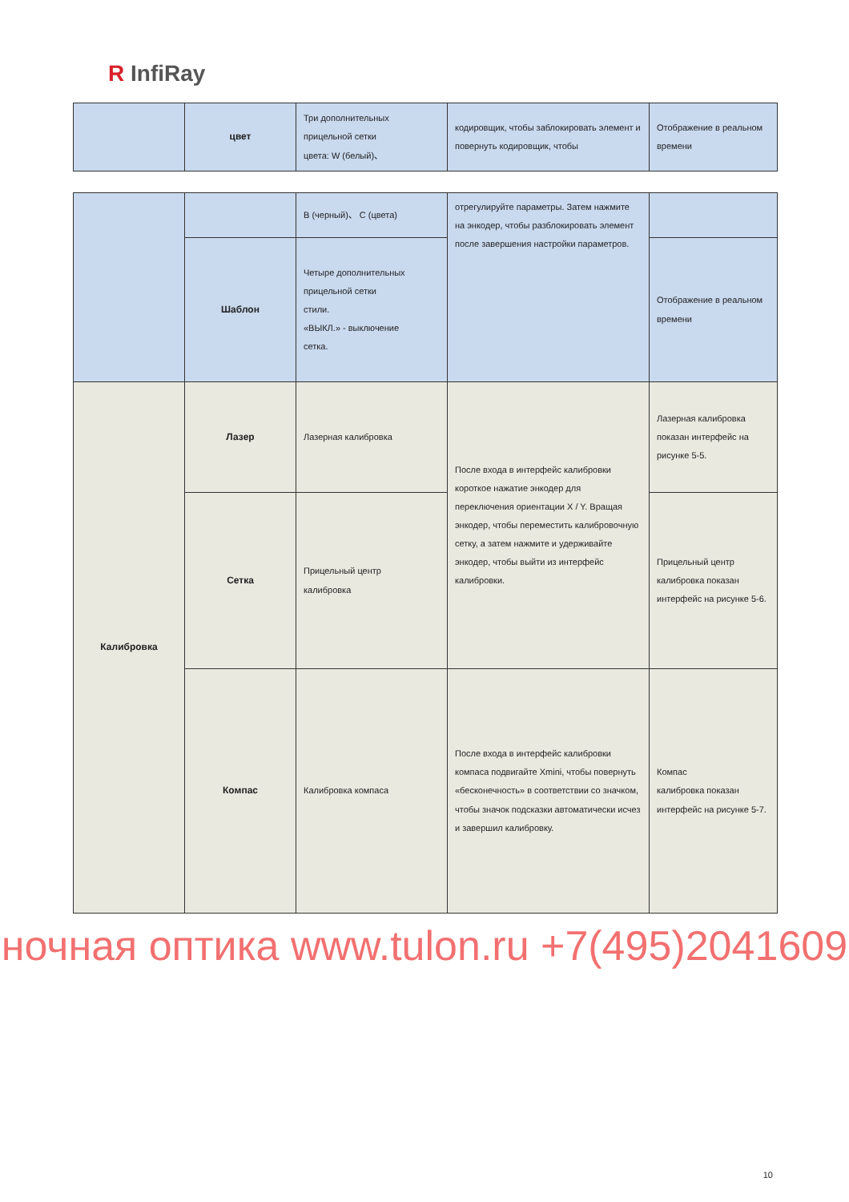R InfiRay
| | цвет | Три дополнительных прицельной сетки цвета: W (белый)、 | кодировщик, чтобы заблокировать элемент и повернуть кодировщик, чтобы | Отображение в реальном времени |
| | | B (черный)、 C (цвета) | отрегулируйте параметры. Затем нажмите на энкодер, чтобы разблокировать элемент после завершения настройки параметров. | |
| | Шаблон | Четыре дополнительных прицельной сетки стили. «ВЫКЛ.» - выключение сетка. | | Отображение в реальном времени |
| Калибровка | Лазер | Лазерная калибровка | После входа в интерфейс калибровки короткое нажатие энкодер для переключения ориентации X / Y. Вращая энкодер, чтобы переместить калибровочную сетку, а затем нажмите и удерживайте энкодер, чтобы выйти из интерфейс калибровки. | Лазерная калибровка показан интерфейс на рисунке 5-5. |
| | Сетка | Прицельный центр калибровка | | Прицельный центр калибровка показан интерфейс на рисунке 5-6. |
| | Компас | Калибровка компаса | После входа в интерфейс калибровки компаса подвигайте Xmini, чтобы повернуть «бесконечность» в соответствии со значком, чтобы значок подсказки автоматически исчез и завершил калибровку. | Компас калибровка показан интерфейс на рисунке 5-7. |
ночная оптика www.tulon.ru +7(495)2041609
10